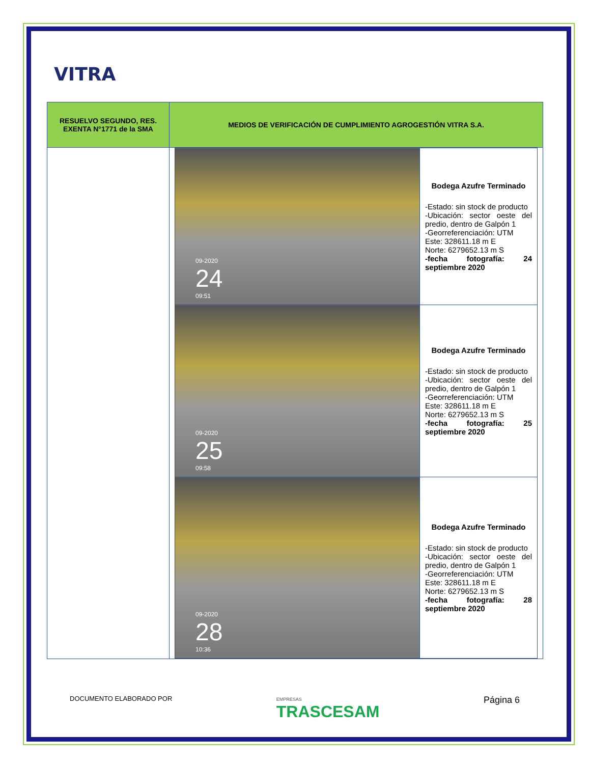VITRA
| RESUELVO SEGUNDO, RES. EXENTA N°1771 de la SMA | MEDIOS DE VERIFICACIÓN DE CUMPLIMIENTO AGROGESTIÓN VITRA S.A. |
| --- | --- |
| | / 09-2020 24 09:51 / Bodega Azufre Terminado -Estado: sin stock de producto -Ubicación: sector oeste del predio, dentro de Galpón 1 -Georreferenciación: UTM Este: 328611.18 m E Norte: 6279652.13 m S -fecha fotografía: 24 septiembre 2020 / / 09-2020 25 09:58 / Bodega Azufre Terminado -Estado: sin stock de producto -Ubicación: sector oeste del predio, dentro de Galpón 1 -Georreferenciación: UTM Este: 328611.18 m E Norte: 6279652.13 m S -fecha fotografía: 25 septiembre 2020 / / 09-2020 28 10:36 / Bodega Azufre Terminado -Estado: sin stock de producto -Ubicación: sector oeste del predio, dentro de Galpón 1 -Georreferenciación: UTM Este: 328611.18 m E Norte: 6279652.13 m S -fecha fotografía: 28 septiembre 2020 / |
DOCUMENTO ELABORADO POR EMPRESAS
TRASCESAM Página 6